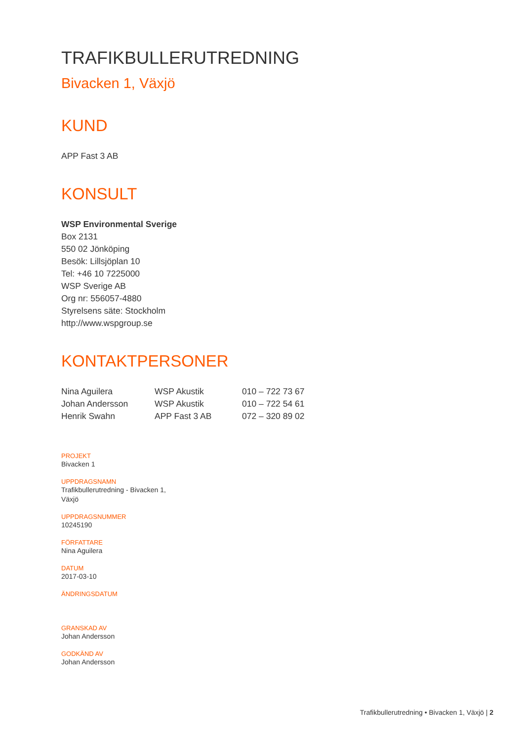TRAFIKBULLERUTREDNING
Bivacken 1, Växjö
KUND
APP Fast 3 AB
KONSULT
WSP Environmental Sverige
Box 2131
550 02 Jönköping
Besök: Lillsjöplan 10
Tel: +46 10 7225000
WSP Sverige AB
Org nr: 556057-4880
Styrelsens säte: Stockholm
http://www.wspgroup.se
KONTAKTPERSONER
| Nina Aguilera | WSP Akustik | 010 – 722 73 67 |
| Johan Andersson | WSP Akustik | 010 – 722 54 61 |
| Henrik Swahn | APP Fast 3 AB | 072 – 320 89 02 |
PROJEKT
Bivacken 1
UPPDRAGSNAMN
Trafikbullerutredning - Bivacken 1,
Växjö
UPPDRAGSNUMMER
10245190
FÖRFATTARE
Nina Aguilera
DATUM
2017-03-10
ÄNDRINGSDATUM
GRANSKAD AV
Johan Andersson
GODKÄND AV
Johan Andersson
Trafikbullerutredning • Bivacken 1, Växjö | 2